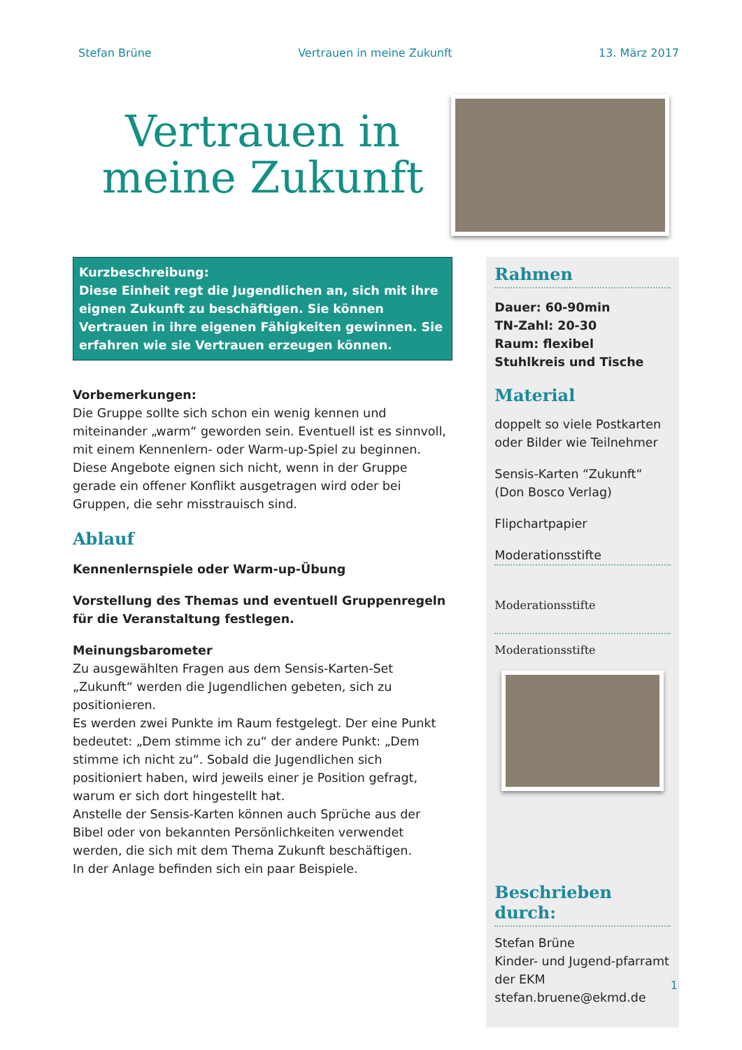Stefan Brüne Vertrauen in meine Zukunft 13. März 2017
Vertrauen in meine Zukunft
Kurzbeschreibung:
Diese Einheit regt die Jugendlichen an, sich mit ihre eignen Zukunft zu beschäftigen. Sie können Vertrauen in ihre eigenen Fähigkeiten gewinnen. Sie erfahren wie sie Vertrauen erzeugen können.
Vorbemerkungen:
Die Gruppe sollte sich schon ein wenig kennen und miteinander „warm“ geworden sein. Eventuell ist es sinnvoll, mit einem Kennenlern- oder Warm-up-Spiel zu beginnen. Diese Angebote eignen sich nicht, wenn in der Gruppe gerade ein offener Konflikt ausgetragen wird oder bei Gruppen, die sehr misstrauisch sind.
Ablauf
Kennenlernspiele oder Warm-up-Übung
Vorstellung des Themas und eventuell Gruppenregeln für die Veranstaltung festlegen.
Meinungsbarometer
Zu ausgewählten Fragen aus dem Sensis-Karten-Set „Zukunft“ werden die Jugendlichen gebeten, sich zu positionieren.
Es werden zwei Punkte im Raum festgelegt. Der eine Punkt bedeutet: „Dem stimme ich zu“ der andere Punkt: „Dem stimme ich nicht zu“. Sobald die Jugendlichen sich positioniert haben, wird jeweils einer je Position gefragt, warum er sich dort hingestellt hat.
Anstelle der Sensis-Karten können auch Sprüche aus der Bibel oder von bekannten Persönlichkeiten verwendet werden, die sich mit dem Thema Zukunft beschäftigen.
In der Anlage befinden sich ein paar Beispiele.
Rahmen
Dauer: 60-90min
TN-Zahl: 20-30
Raum: flexibel
Stuhlkreis und Tische
Material
doppelt so viele Postkarten oder Bilder wie Teilnehmer
Sensis-Karten “Zukunft“ (Don Bosco Verlag)
Flipchartpapier
Moderationsstifte
Moderationsstifte
Moderationsstifte
Beschrieben durch:
Stefan Brüne
Kinder- und Jugend-pfarramt der EKM
stefan.bruene@ekmd.de
1